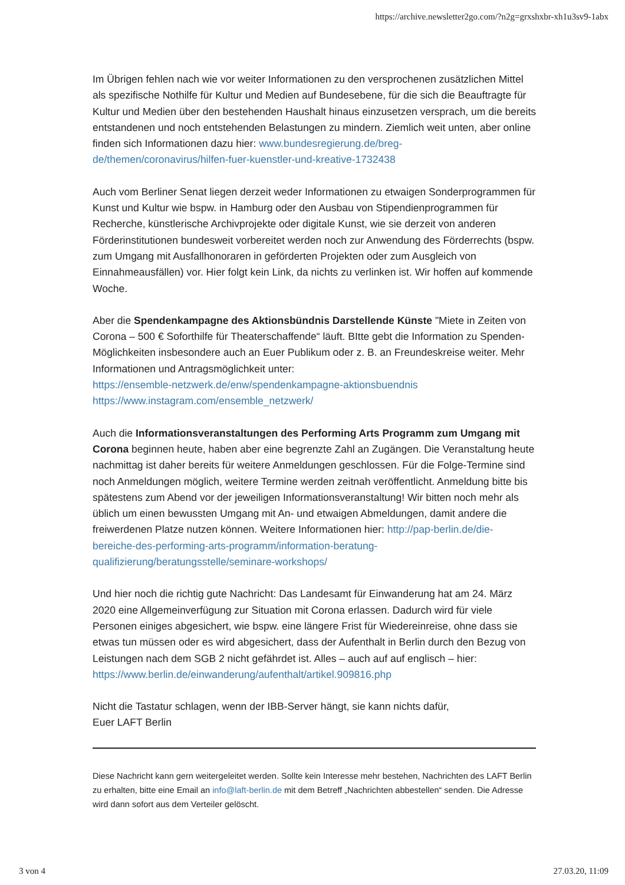https://archive.newsletter2go.com/?n2g=grxshxbr-xh1u3sv9-1abx
Im Übrigen fehlen nach wie vor weiter Informationen zu den versprochenen zusätzlichen Mittel als spezifische Nothilfe für Kultur und Medien auf Bundesebene, für die sich die Beauftragte für Kultur und Medien über den bestehenden Haushalt hinaus einzusetzen versprach, um die bereits entstandenen und noch entstehenden Belastungen zu mindern. Ziemlich weit unten, aber online finden sich Informationen dazu hier: www.bundesregierung.de/breg-de/themen/coronavirus/hilfen-fuer-kuenstler-und-kreative-1732438
Auch vom Berliner Senat liegen derzeit weder Informationen zu etwaigen Sonderprogrammen für Kunst und Kultur wie bspw. in Hamburg oder den Ausbau von Stipendienprogrammen für Recherche, künstlerische Archivprojekte oder digitale Kunst, wie sie derzeit von anderen Förderinstitutionen bundesweit vorbereitet werden noch zur Anwendung des Förderrechts (bspw. zum Umgang mit Ausfallhonoraren in geförderten Projekten oder zum Ausgleich von Einnahmeausfällen) vor. Hier folgt kein Link, da nichts zu verlinken ist. Wir hoffen auf kommende Woche.
Aber die Spendenkampagne des Aktionsbündnis Darstellende Künste "Miete in Zeiten von Corona – 500 € Soforthilfe für Theaterschaffende“ läuft. BItte gebt die Information zu Spenden-Möglichkeiten insbesondere auch an Euer Publikum oder z. B. an Freundeskreise weiter. Mehr Informationen und Antragsmöglichkeit unter:
https://ensemble-netzwerk.de/enw/spendenkampagne-aktionsbuendnis
https://www.instagram.com/ensemble_netzwerk/
Auch die Informationsveranstaltungen des Performing Arts Programm zum Umgang mit Corona beginnen heute, haben aber eine begrenzte Zahl an Zugängen. Die Veranstaltung heute nachmittag ist daher bereits für weitere Anmeldungen geschlossen. Für die Folge-Termine sind noch Anmeldungen möglich, weitere Termine werden zeitnah veröffentlicht. Anmeldung bitte bis spätestens zum Abend vor der jeweiligen Informationsveranstaltung! Wir bitten noch mehr als üblich um einen bewussten Umgang mit An- und etwaigen Abmeldungen, damit andere die freiwerdenen Platze nutzen können. Weitere Informationen hier: http://pap-berlin.de/die-bereiche-des-performing-arts-programm/information-beratung-qualifizierung/beratungsstelle/seminare-workshops/
Und hier noch die richtig gute Nachricht: Das Landesamt für Einwanderung hat am 24. März 2020 eine Allgemeinverfügung zur Situation mit Corona erlassen. Dadurch wird für viele Personen einiges abgesichert, wie bspw. eine längere Frist für Wiedereinreise, ohne dass sie etwas tun müssen oder es wird abgesichert, dass der Aufenthalt in Berlin durch den Bezug von Leistungen nach dem SGB 2 nicht gefährdet ist. Alles – auch auf auf englisch – hier: https://www.berlin.de/einwanderung/aufenthalt/artikel.909816.php
Nicht die Tastatur schlagen, wenn der IBB-Server hängt, sie kann nichts dafür,
Euer LAFT Berlin
Diese Nachricht kann gern weitergeleitet werden. Sollte kein Interesse mehr bestehen, Nachrichten des LAFT Berlin zu erhalten, bitte eine Email an info@laft-berlin.de mit dem Betreff „Nachrichten abbestellen“ senden. Die Adresse wird dann sofort aus dem Verteiler gelöscht.
3 von 4 27.03.20, 11:09